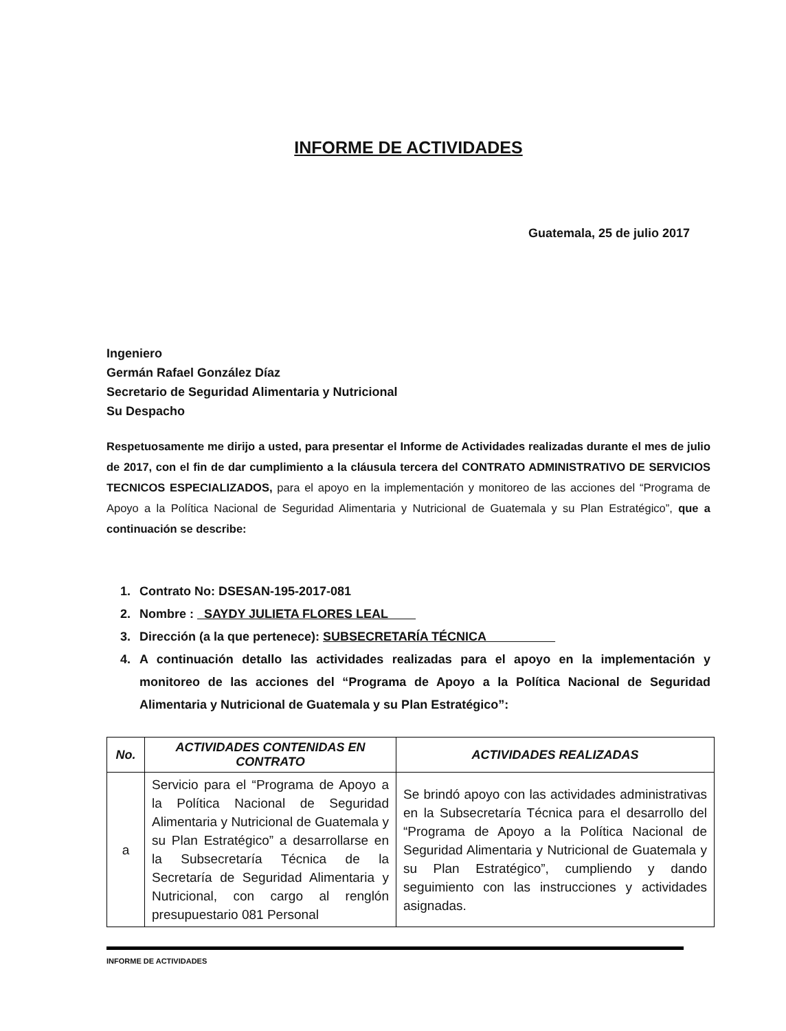INFORME DE ACTIVIDADES
Guatemala, 25 de julio 2017
Ingeniero
Germán Rafael González Díaz
Secretario de Seguridad Alimentaria y Nutricional
Su Despacho
Respetuosamente me dirijo a usted, para presentar el Informe de Actividades realizadas durante el mes de julio de 2017, con el fin de dar cumplimiento a la cláusula tercera del CONTRATO ADMINISTRATIVO DE SERVICIOS TECNICOS ESPECIALIZADOS, para el apoyo en la implementación y monitoreo de las acciones del “Programa de Apoyo a la Política Nacional de Seguridad Alimentaria y Nutricional de Guatemala y su Plan Estratégico”, que a continuación se describe:
1. Contrato No: DSESAN-195-2017-081
2. Nombre : SAYDY JULIETA FLORES LEAL
3. Dirección (a la que pertenece): SUBSECRETARÍA TÉCNICA
4. A continuación detallo las actividades realizadas para el apoyo en la implementación y monitoreo de las acciones del “Programa de Apoyo a la Política Nacional de Seguridad Alimentaria y Nutricional de Guatemala y su Plan Estratégico”:
| No. | ACTIVIDADES CONTENIDAS EN CONTRATO | ACTIVIDADES REALIZADAS |
| --- | --- | --- |
| a | Servicio para el “Programa de Apoyo a la Política Nacional de Seguridad Alimentaria y Nutricional de Guatemala y su Plan Estratégico” a desarrollarse en la Subsecretaría Técnica de la Secretaría de Seguridad Alimentaria y Nutricional, con cargo al renglón presupuestario 081 Personal | Se brindó apoyo con las actividades administrativas en la Subsecretaría Técnica para el desarrollo del “Programa de Apoyo a la Política Nacional de Seguridad Alimentaria y Nutricional de Guatemala y su Plan Estratégico”, cumpliendo y dando seguimiento con las instrucciones y actividades asignadas. |
INFORME DE ACTIVIDADES